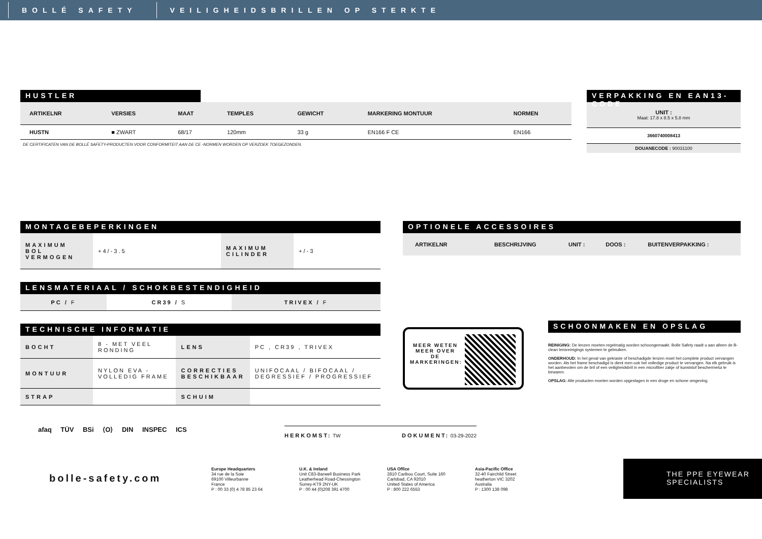BOLLÉ SAFETY VEILIGHEIDSBRILLEN OP STERKTE
HUSTLER
| ARTIKELNR | VERSIES | MAAT | TEMPLES | GEWICHT | MARKERING MONTUUR | NORMEN |
| --- | --- | --- | --- | --- | --- | --- |
| HUSTN | ■ ZWART | 68/17 | 120mm | 33 g | EN166 F CE | EN166 |
DE CERTIFICATEN VAN DE BOLLÉ SAFETY-PRODUCTEN VOOR CONFORMITEIT AAN DE CE -NORMEN WORDEN OP VERZOEK TOEGEZONDEN.
VERPAKKING EN EAN13-CODE
UNIT :
Maat: 17.8 x 8.5 x 5.8 mm
3660740008413
DOUANECODE : 90031100
MONTAGEBEPERKINGEN
| MAXIMUM BOL VERMOGEN | +4/-3.5 | MAXIMUM CILINDER | +/-3 |
LENSMATERIAAL / SCHOKBESTENDIGHEID
| PC / F | CR39 / S | TRIVEX / F |
TECHNISCHE INFORMATIE
| BOCHT | 8 - MET VEEL RONDING | LENS | PC , CR39 , TRIVEX |
| MONTUUR | NYLON EVA - VOLLEDIG FRAME | CORRECTIES BESCHIKBAAR | UNIFOCAAL / BIFOCAAL / DEGRESSIEF / PROGRESSIEF |
| STRAP | | SCHUIM | |
OPTIONELE ACCESSOIRES
| ARTIKELNR | BESCHRIJVING | UNIT : | DOOS : | BUITENVERPAKKING : |
| --- | --- | --- | --- | --- |
MEER WETEN MEER OVER DE MARKERINGEN:
SCHOONMAKEN EN OPSLAG
REINIGING: De lenzen moeten regelmatig worden schoongemaakt. Bolle Safety raadt u aan alleen de B-clean lensreinigings systemen te gebruiken.
ONDERHOUD: In het geval van gekraste of beschadigde lenzen moet het complete product vervangen worden. Als het frame beschadigd is dient men ook het volledige product te vervangen. Na elk gebruik is het aanbevolen om de bril of een veiligheidsbril in een microfiber zakje of kunststof beschermetui te bewaren.
OPSLAG: Alle producten moeten worden opgeslagen in een droge en schone omgeving.
afaq TÜV BSi ⟨O⟩ DIN INSPEC ICS
HERKOMST: TW DOKUMENT: 03-29-2022
bolle-safety.com
Europe Headquarters
34 rue de la Soie
69100 Villeurbanne
France
P : 00 33 (0) 4 78 85 23 64
U.K. & Ireland
Unit C83-Barwell Business Park
Leatherhead Road-Chessington
Surrey-KT9 2NY-UK
P : 00 44 (0)208 391 4700
USA Office
2810 Caribou Court, Suite 160
Carlsbad, CA 92010
United States of America
P : 800 222 6553
Asia-Pacific Office
32-40 Fairchild Street
heatherton VIC 3202
Australia
P : 1300 138 098
THE PPE EYEWEAR SPECIALISTS